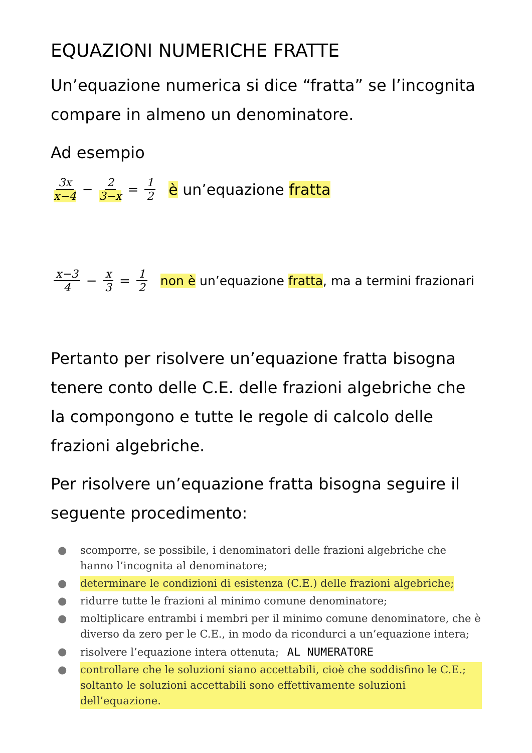EQUAZIONI NUMERICHE FRATTE
Un’equazione numerica si dice “fratta” se l’incognita compare in almeno un denominatore.
Ad esempio
3x x−4 − 2 3−x = 1 2 è un’equazione fratta
x−3 4 − x 3 = 1 2 non è un’equazione fratta, ma a termini frazionari
Pertanto per risolvere un’equazione fratta bisogna tenere conto delle C.E. delle frazioni algebriche che la compongono e tutte le regole di calcolo delle frazioni algebriche.
Per risolvere un’equazione fratta bisogna seguire il seguente procedimento:
● scomporre, se possibile, i denominatori delle frazioni algebriche che hanno l’incognita al denominatore;
● determinare le condizioni di esistenza (C.E.) delle frazioni algebriche;
● ridurre tutte le frazioni al minimo comune denominatore;
● moltiplicare entrambi i membri per il minimo comune denominatore, che è diverso da zero per le C.E., in modo da ricondurci a un’equazione intera;
● risolvere l’equazione intera ottenuta; AL NUMERATORE
● controllare che le soluzioni siano accettabili, cioè che soddisfino le C.E.; soltanto le soluzioni accettabili sono effettivamente soluzioni dell’equazione.